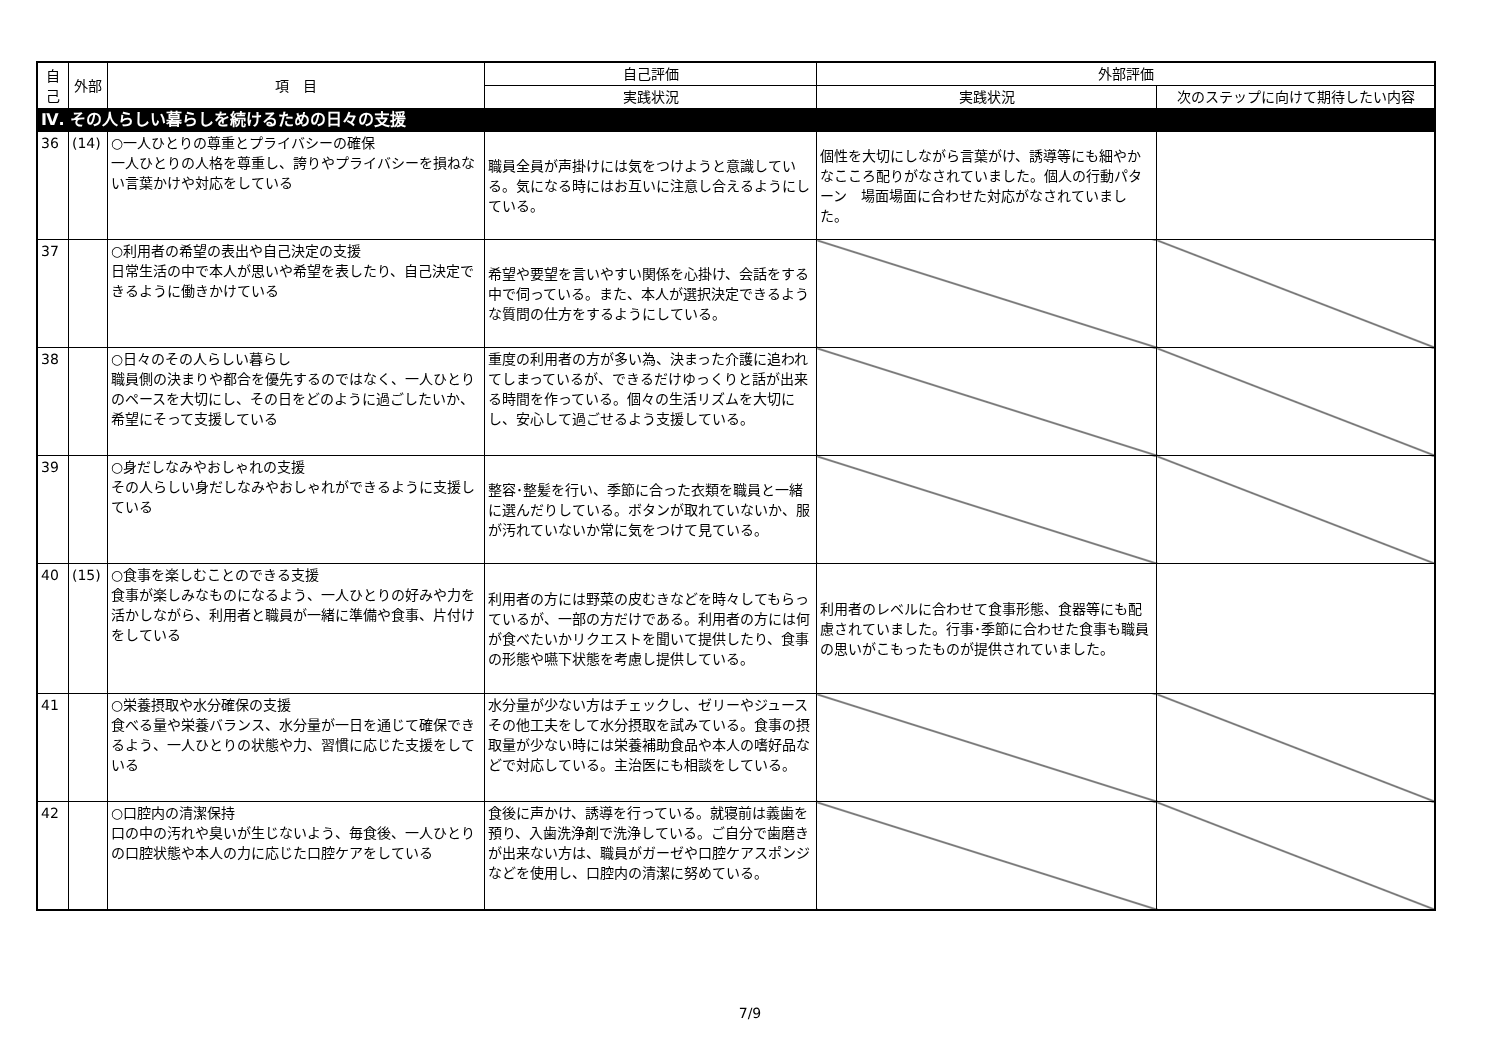| 自己 | 外部 | 項 目 | 自己評価 | 外部評価 | |
| --- | --- | --- | --- | --- | --- |
| | | | 実践状況 | 実践状況 | 次のステップに向けて期待したい内容 |
| Ⅳ. その人らしい暮らしを続けるための日々の支援 | | | | | |
| 36 | (14) | ○一人ひとりの尊重とプライバシーの確保 一人ひとりの人格を尊重し、誇りやプライバシーを損ねない言葉かけや対応をしている | 職員全員が声掛けには気をつけようと意識している。気になる時にはお互いに注意し合えるようにしている。 | 個性を大切にしながら言葉がけ、誘導等にも細やかなこころ配りがなされていました。個人の行動パターン 場面場面に合わせた対応がなされていました。 | |
| 37 | | ○利用者の希望の表出や自己決定の支援 日常生活の中で本人が思いや希望を表したり、自己決定できるように働きかけている | 希望や要望を言いやすい関係を心掛け、会話をする中で伺っている。また、本人が選択決定できるような質問の仕方をするようにしている。 | | |
| 38 | | ○日々のその人らしい暮らし 職員側の決まりや都合を優先するのではなく、一人ひとりのペースを大切にし、その日をどのように過ごしたいか、希望にそって支援している | 重度の利用者の方が多い為、決まった介護に追われてしまっているが、できるだけゆっくりと話が出来る時間を作っている。個々の生活リズムを大切にし、安心して過ごせるよう支援している。 | | |
| 39 | | ○身だしなみやおしゃれの支援 その人らしい身だしなみやおしゃれができるように支援している | 整容･整髪を行い、季節に合った衣類を職員と一緒に選んだりしている。ボタンが取れていないか、服が汚れていないか常に気をつけて見ている。 | | |
| 40 | (15) | ○食事を楽しむことのできる支援 食事が楽しみなものになるよう、一人ひとりの好みや力を活かしながら、利用者と職員が一緒に準備や食事、片付けをしている | 利用者の方には野菜の皮むきなどを時々してもらっているが、一部の方だけである。利用者の方には何が食べたいかリクエストを聞いて提供したり、食事の形態や嚥下状態を考慮し提供している。 | 利用者のレベルに合わせて食事形態、食器等にも配慮されていました。行事･季節に合わせた食事も職員の思いがこもったものが提供されていました。 | |
| 41 | | ○栄養摂取や水分確保の支援 食べる量や栄養バランス、水分量が一日を通じて確保できるよう、一人ひとりの状態や力、習慣に応じた支援をしている | 水分量が少ない方はチェックし、ゼリーやジュースその他工夫をして水分摂取を試みている。食事の摂取量が少ない時には栄養補助食品や本人の嗜好品などで対応している。主治医にも相談をしている。 | | |
| 42 | | ○口腔内の清潔保持 口の中の汚れや臭いが生じないよう、毎食後、一人ひとりの口腔状態や本人の力に応じた口腔ケアをしている | 食後に声かけ、誘導を行っている。就寝前は義歯を預り、入歯洗浄剤で洗浄している。ご自分で歯磨きが出来ない方は、職員がガーゼや口腔ケアスポンジなどを使用し、口腔内の清潔に努めている。 | | |
7/9